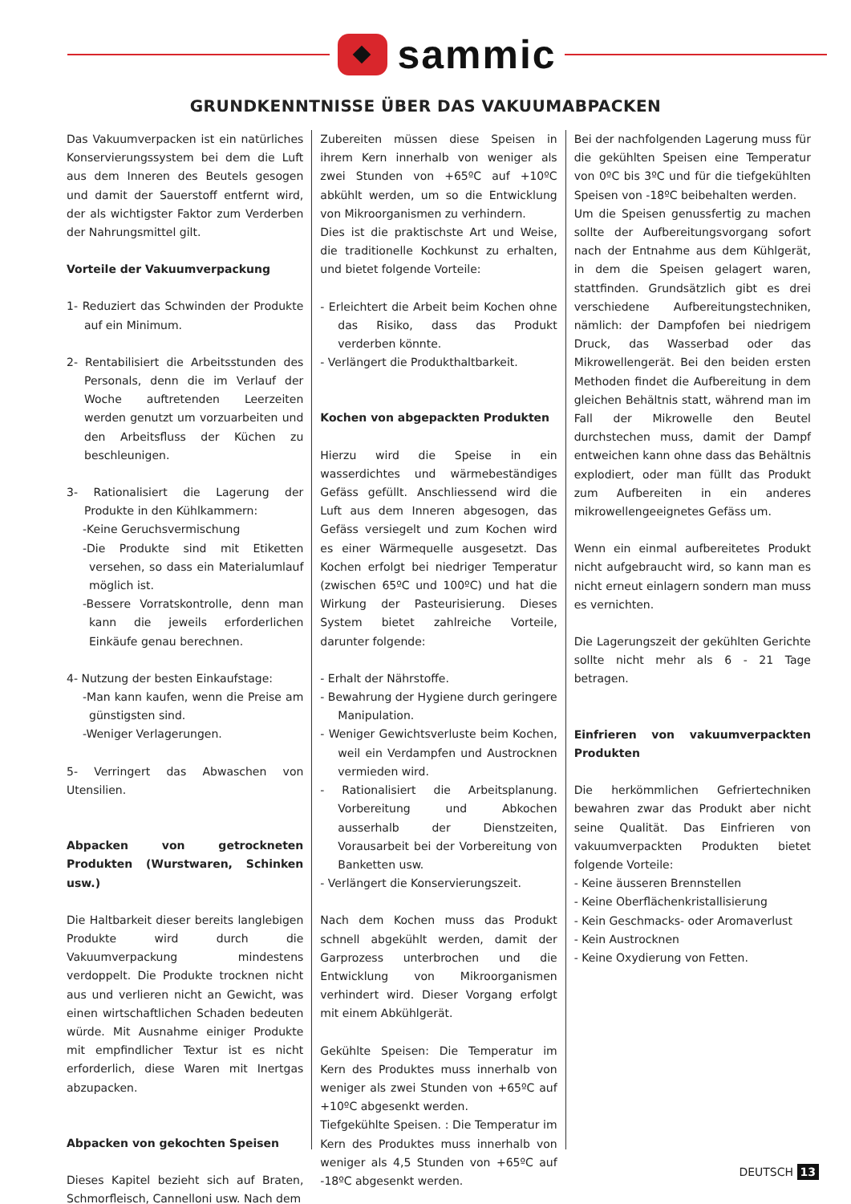sammic
GRUNDKENNTNISSE ÜBER DAS VAKUUMABPACKEN
Das Vakuumverpacken ist ein natürliches Konservierungssystem bei dem die Luft aus dem Inneren des Beutels gesogen und damit der Sauerstoff entfernt wird, der als wichtigster Faktor zum Verderben der Nahrungsmittel gilt.
Vorteile der Vakuumverpackung
1- Reduziert das Schwinden der Produkte auf ein Minimum.
2- Rentabilisiert die Arbeitsstunden des Personals, denn die im Verlauf der Woche auftretenden Leerzeiten werden genutzt um vorzuarbeiten und den Arbeitsfluss der Küchen zu beschleunigen.
3- Rationalisiert die Lagerung der Produkte in den Kühlkammern:
-Keine Geruchsvermischung
-Die Produkte sind mit Etiketten versehen, so dass ein Materialumlauf möglich ist.
-Bessere Vorratskontrolle, denn man kann die jeweils erforderlichen Einkäufe genau berechnen.
4- Nutzung der besten Einkaufstage:
-Man kann kaufen, wenn die Preise am günstigsten sind.
-Weniger Verlagerungen.
5- Verringert das Abwaschen von Utensilien.
Abpacken von getrockneten Produkten (Wurstwaren, Schinken usw.)
Die Haltbarkeit dieser bereits langlebigen Produkte wird durch die Vakuumverpackung mindestens verdoppelt. Die Produkte trocknen nicht aus und verlieren nicht an Gewicht, was einen wirtschaftlichen Schaden bedeuten würde. Mit Ausnahme einiger Produkte mit empfindlicher Textur ist es nicht erforderlich, diese Waren mit Inertgas abzupacken.
Abpacken von gekochten Speisen
Dieses Kapitel bezieht sich auf Braten, Schmorfleisch, Cannelloni usw. Nach dem
Zubereiten müssen diese Speisen in ihrem Kern innerhalb von weniger als zwei Stunden von +65ºC auf +10ºC abkühlt werden, um so die Entwicklung von Mikroorganismen zu verhindern.
Dies ist die praktischste Art und Weise, die traditionelle Kochkunst zu erhalten, und bietet folgende Vorteile:
- Erleichtert die Arbeit beim Kochen ohne das Risiko, dass das Produkt verderben könnte.
- Verlängert die Produkthaltbarkeit.
Kochen von abgepackten Produkten
Hierzu wird die Speise in ein wasserdichtes und wärmebeständiges Gefäss gefüllt. Anschliessend wird die Luft aus dem Inneren abgesogen, das Gefäss versiegelt und zum Kochen wird es einer Wärmequelle ausgesetzt. Das Kochen erfolgt bei niedriger Temperatur (zwischen 65ºC und 100ºC) und hat die Wirkung der Pasteurisierung. Dieses System bietet zahlreiche Vorteile, darunter folgende:
- Erhalt der Nährstoffe.
- Bewahrung der Hygiene durch geringere Manipulation.
- Weniger Gewichtsverluste beim Kochen, weil ein Verdampfen und Austrocknen vermieden wird.
- Rationalisiert die Arbeitsplanung. Vorbereitung und Abkochen ausserhalb der Dienstzeiten, Vorausarbeit bei der Vorbereitung von Banketten usw.
- Verlängert die Konservierungszeit.
Nach dem Kochen muss das Produkt schnell abgekühlt werden, damit der Garprozess unterbrochen und die Entwicklung von Mikroorganismen verhindert wird. Dieser Vorgang erfolgt mit einem Abkühlgerät.
Gekühlte Speisen: Die Temperatur im Kern des Produktes muss innerhalb von weniger als zwei Stunden von +65ºC auf +10ºC abgesenkt werden.
Tiefgekühlte Speisen. : Die Temperatur im Kern des Produktes muss innerhalb von weniger als 4,5 Stunden von +65ºC auf -18ºC abgesenkt werden.
Bei der nachfolgenden Lagerung muss für die gekühlten Speisen eine Temperatur von 0ºC bis 3ºC und für die tiefgekühlten Speisen von -18ºC beibehalten werden.
Um die Speisen genussfertig zu machen sollte der Aufbereitungsvorgang sofort nach der Entnahme aus dem Kühlgerät, in dem die Speisen gelagert waren, stattfinden. Grundsätzlich gibt es drei verschiedene Aufbereitungstechniken, nämlich: der Dampfofen bei niedrigem Druck, das Wasserbad oder das Mikrowellengerät. Bei den beiden ersten Methoden findet die Aufbereitung in dem gleichen Behältnis statt, während man im Fall der Mikrowelle den Beutel durchstechen muss, damit der Dampf entweichen kann ohne dass das Behältnis explodiert, oder man füllt das Produkt zum Aufbereiten in ein anderes mikrowellengeeignetes Gefäss um.
Wenn ein einmal aufbereitetes Produkt nicht aufgebraucht wird, so kann man es nicht erneut einlagern sondern man muss es vernichten.
Die Lagerungszeit der gekühlten Gerichte sollte nicht mehr als 6 - 21 Tage betragen.
Einfrieren von vakuumverpackten Produkten
Die herkömmlichen Gefriertechniken bewahren zwar das Produkt aber nicht seine Qualität. Das Einfrieren von vakuumverpackten Produkten bietet folgende Vorteile:
- Keine äusseren Brennstellen
- Keine Oberflächenkristallisierung
- Kein Geschmacks- oder Aromaverlust
- Kein Austrocknen
- Keine Oxydierung von Fetten.
DEUTSCH 13